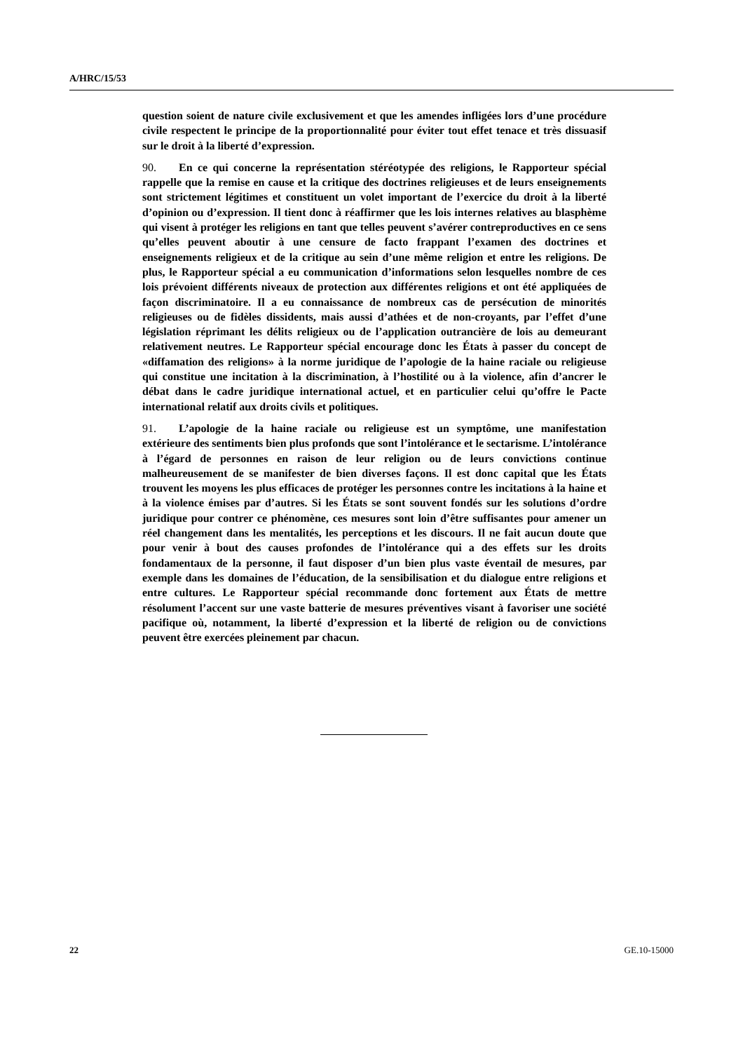A/HRC/15/53
question soient de nature civile exclusivement et que les amendes infligées lors d’une procédure civile respectent le principe de la proportionnalité pour éviter tout effet tenace et très dissuasif sur le droit à la liberté d’expression.
90. En ce qui concerne la représentation stéréotypée des religions, le Rapporteur spécial rappelle que la remise en cause et la critique des doctrines religieuses et de leurs enseignements sont strictement légitimes et constituent un volet important de l’exercice du droit à la liberté d’opinion ou d’expression. Il tient donc à réaffirmer que les lois internes relatives au blasphème qui visent à protéger les religions en tant que telles peuvent s’avérer contreproductives en ce sens qu’elles peuvent aboutir à une censure de facto frappant l’examen des doctrines et enseignements religieux et de la critique au sein d’une même religion et entre les religions. De plus, le Rapporteur spécial a eu communication d’informations selon lesquelles nombre de ces lois prévoient différents niveaux de protection aux différentes religions et ont été appliquées de façon discriminatoire. Il a eu connaissance de nombreux cas de persécution de minorités religieuses ou de fidèles dissidents, mais aussi d’athées et de non-croyants, par l’effet d’une législation réprimant les délits religieux ou de l’application outrancière de lois au demeurant relativement neutres. Le Rapporteur spécial encourage donc les États à passer du concept de «diffamation des religions» à la norme juridique de l’apologie de la haine raciale ou religieuse qui constitue une incitation à la discrimination, à l’hostilité ou à la violence, afin d’ancrer le débat dans le cadre juridique international actuel, et en particulier celui qu’offre le Pacte international relatif aux droits civils et politiques.
91. L’apologie de la haine raciale ou religieuse est un symptôme, une manifestation extérieure des sentiments bien plus profonds que sont l’intolérance et le sectarisme. L’intolérance à l’égard de personnes en raison de leur religion ou de leurs convictions continue malheureusement de se manifester de bien diverses façons. Il est donc capital que les États trouvent les moyens les plus efficaces de protéger les personnes contre les incitations à la haine et à la violence émises par d’autres. Si les États se sont souvent fondés sur les solutions d’ordre juridique pour contrer ce phénomène, ces mesures sont loin d’être suffisantes pour amener un réel changement dans les mentalités, les perceptions et les discours. Il ne fait aucun doute que pour venir à bout des causes profondes de l’intolérance qui a des effets sur les droits fondamentaux de la personne, il faut disposer d’un bien plus vaste éventail de mesures, par exemple dans les domaines de l’éducation, de la sensibilisation et du dialogue entre religions et entre cultures. Le Rapporteur spécial recommande donc fortement aux États de mettre résolument l’accent sur une vaste batterie de mesures préventives visant à favoriser une société pacifique où, notamment, la liberté d’expression et la liberté de religion ou de convictions peuvent être exercées pleinement par chacun.
22 GE.10-15000